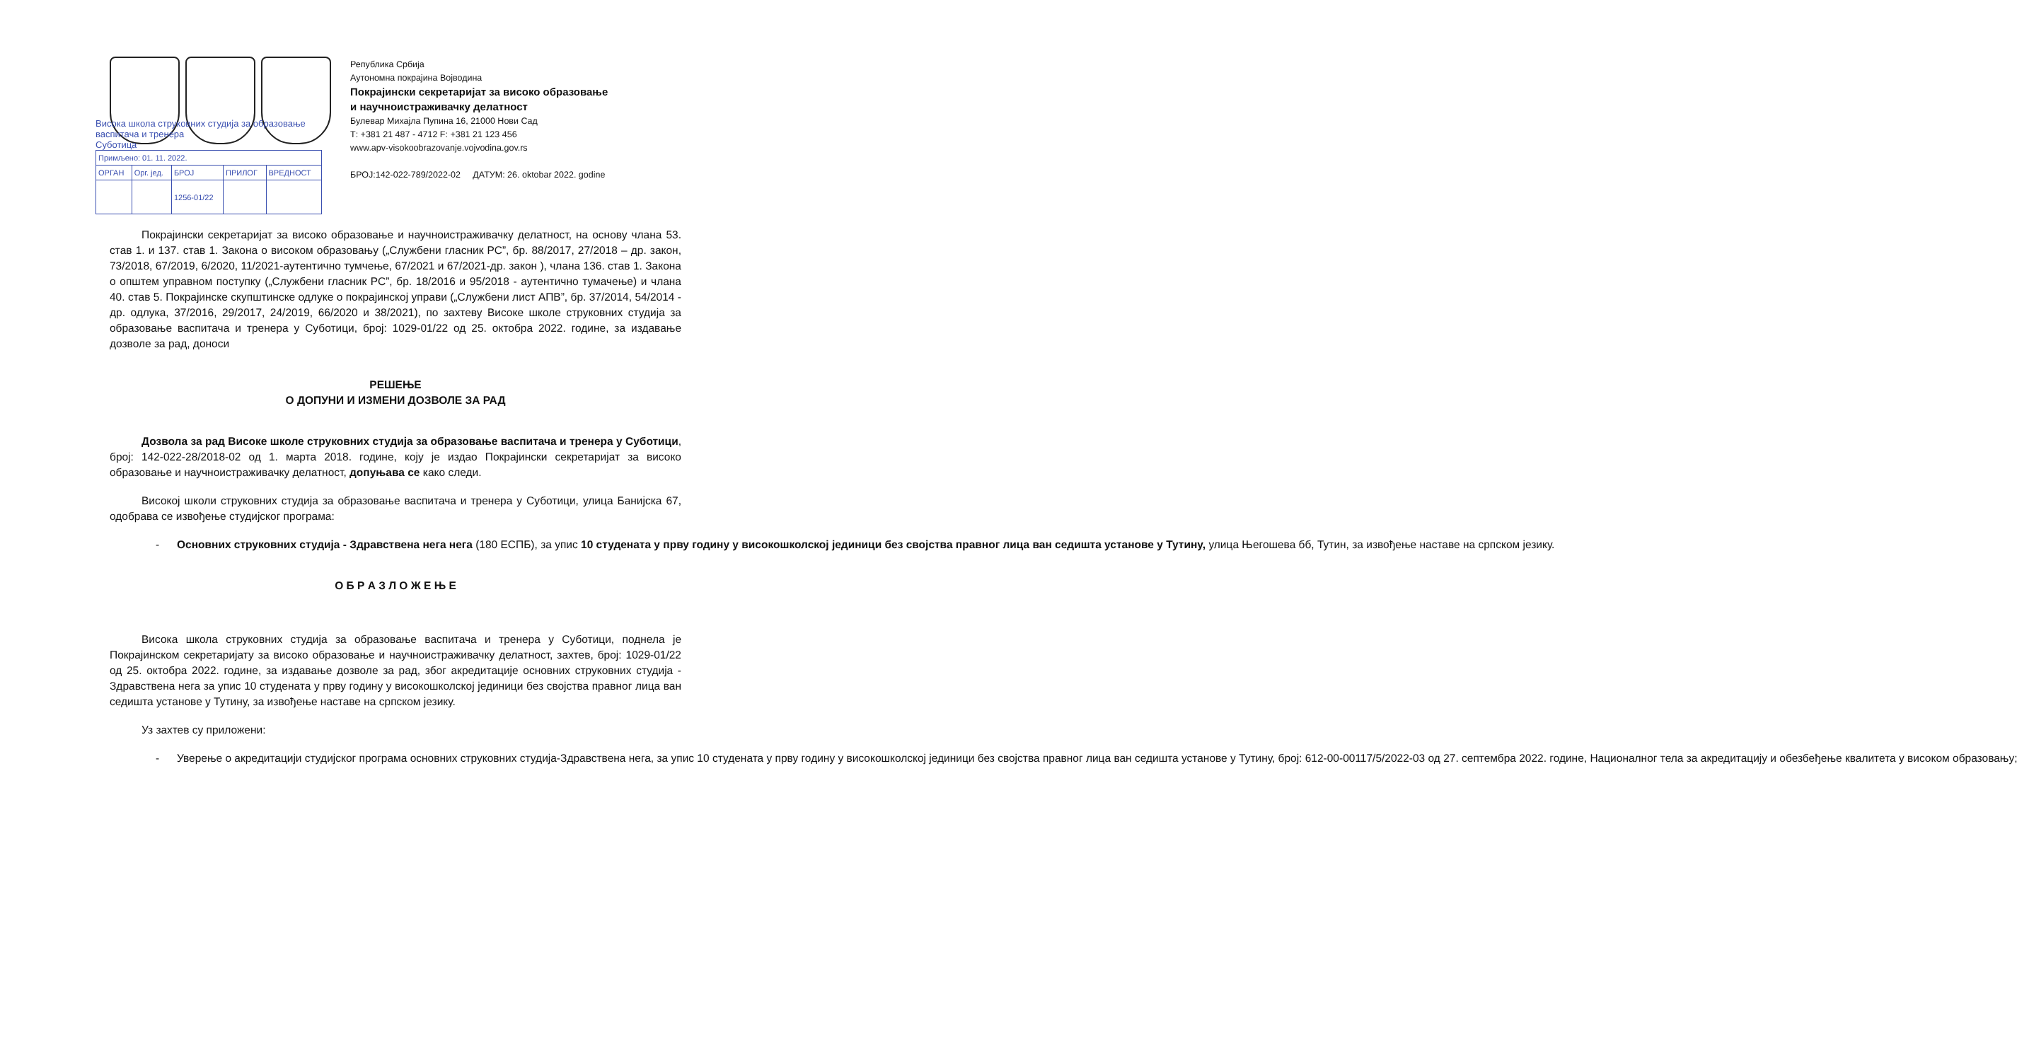Република Србија
Аутономна покрајина Војводина
Покрајински секретаријат за високо образовање
и научноистраживачку делатност
Булевар Михајла Пупина 16, 21000 Нови Сад
Т: +381 21 487 - 4712 F: +381 21 123 456
www.apv-visokoobrazovanje.vojvodina.gov.rs
БРОЈ:142-022-789/2022-02 ДАТУМ: 26. oktobar 2022. godine
Висока школа струковних студија за образовање васпитача и тренера
Суботица
| Примљено: 01. 11. 2022. | | | | |
| ОРГАН | Орг. јед. | БРОЈ | ПРИЛОГ | ВРЕДНОСТ |
| | | 1256-01/22 | | |
Покрајински секретаријат за високо образовање и научноистраживачку делатност, на основу члана 53. став 1. и 137. став 1. Закона о високом образовању („Службени гласник РС”, бр. 88/2017, 27/2018 – др. закон, 73/2018, 67/2019, 6/2020, 11/2021-аутентично тумчење, 67/2021 и 67/2021-др. закон ), члана 136. став 1. Закона о општем управном поступку („Службени гласник РС”, бр. 18/2016 и 95/2018 - аутентично тумачење) и члана 40. став 5. Покрајинске скупштинске одлуке о покрајинској управи („Службени лист АПВ”, бр. 37/2014, 54/2014 - др. одлука, 37/2016, 29/2017, 24/2019, 66/2020 и 38/2021), по захтеву Високе школе струковних студија за образовање васпитача и тренера у Суботици, број: 1029-01/22 од 25. октобра 2022. године, за издавање дозволе за рад, доноси
РЕШЕЊЕ
О ДОПУНИ И ИЗМЕНИ ДОЗВОЛЕ ЗА РАД
Дозвола за рад Високе школе струковних студија за образовање васпитача и тренера у Суботици, број: 142-022-28/2018-02 од 1. марта 2018. године, коју је издао Покрајински секретаријат за високо образовање и научноистраживачку делатност, допуњава се како следи.
Високој школи струковних студија за образовање васпитача и тренера у Суботици, улица Банијска 67, одобрава се извођење студијског програма:
- Основних струковних студија - Здравствена нега нега (180 ЕСПБ), за упис 10 студената у прву годину у високошколској јединици без својства правног лица ван седишта установе у Тутину, улица Његошева бб, Тутин, за извођење наставе на српском језику.
О Б Р А З Л О Ж Е Њ Е
Висока школа струковних студија за образовање васпитача и тренера у Суботици, поднела је Покрајинском секретаријату за високо образовање и научноистраживачку делатност, захтев, број: 1029-01/22 од 25. октобра 2022. године, за издавање дозволе за рад, због акредитације основних струковних студија - Здравствена нега за упис 10 студената у прву годину у високошколској јединици без својства правног лица ван седишта установе у Тутину, за извођење наставе на српском језику.
Уз захтев су приложени:
- Уверење о акредитацији студијског програма основних струковних студија-Здравствена нега, за упис 10 студената у прву годину у високошколској јединици без својства правног лица ван седишта установе у Тутину, број: 612-00-00117/5/2022-03 од 27. септембра 2022. године, Националног тела за акредитацију и обезбеђење квалитета у високом образовању;